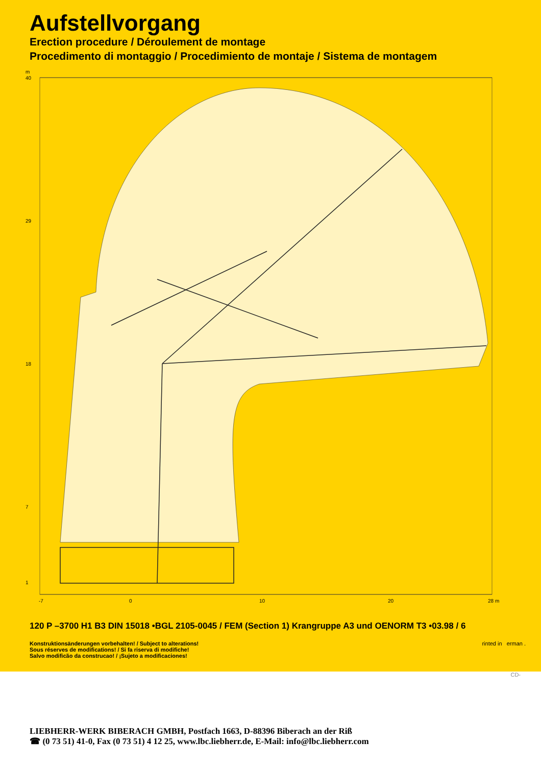Aufstellvorgang
Erection procedure / Déroulement de montage
Procedimento di montaggio / Procedimiento de montaje / Sistema de montagem
m
40
29
18
7
1
-7
0
10
20
28 m
120 P –3700 H1 B3 DIN 15018 •BGL 2105-0045 / FEM (Section 1) Krangruppe A3 und OENORM T3 •03.98 / 6
Konstruktionsänderungen vorbehalten! / Subject to alterations!
Sous réserves de modifications! / Si fa riserva di modifiche!
Salvo modificão da construcao! / ¡Sujeto a modificaciones! rinted in erman .
CD-
LIEBHERR-WERK BIBERACH GMBH, Postfach 1663, D-88396 Biberach an der Riß
☎ (0 73 51) 41-0, Fax (0 73 51) 4 12 25, www.lbc.liebherr.de, E-Mail: info@lbc.liebherr.com